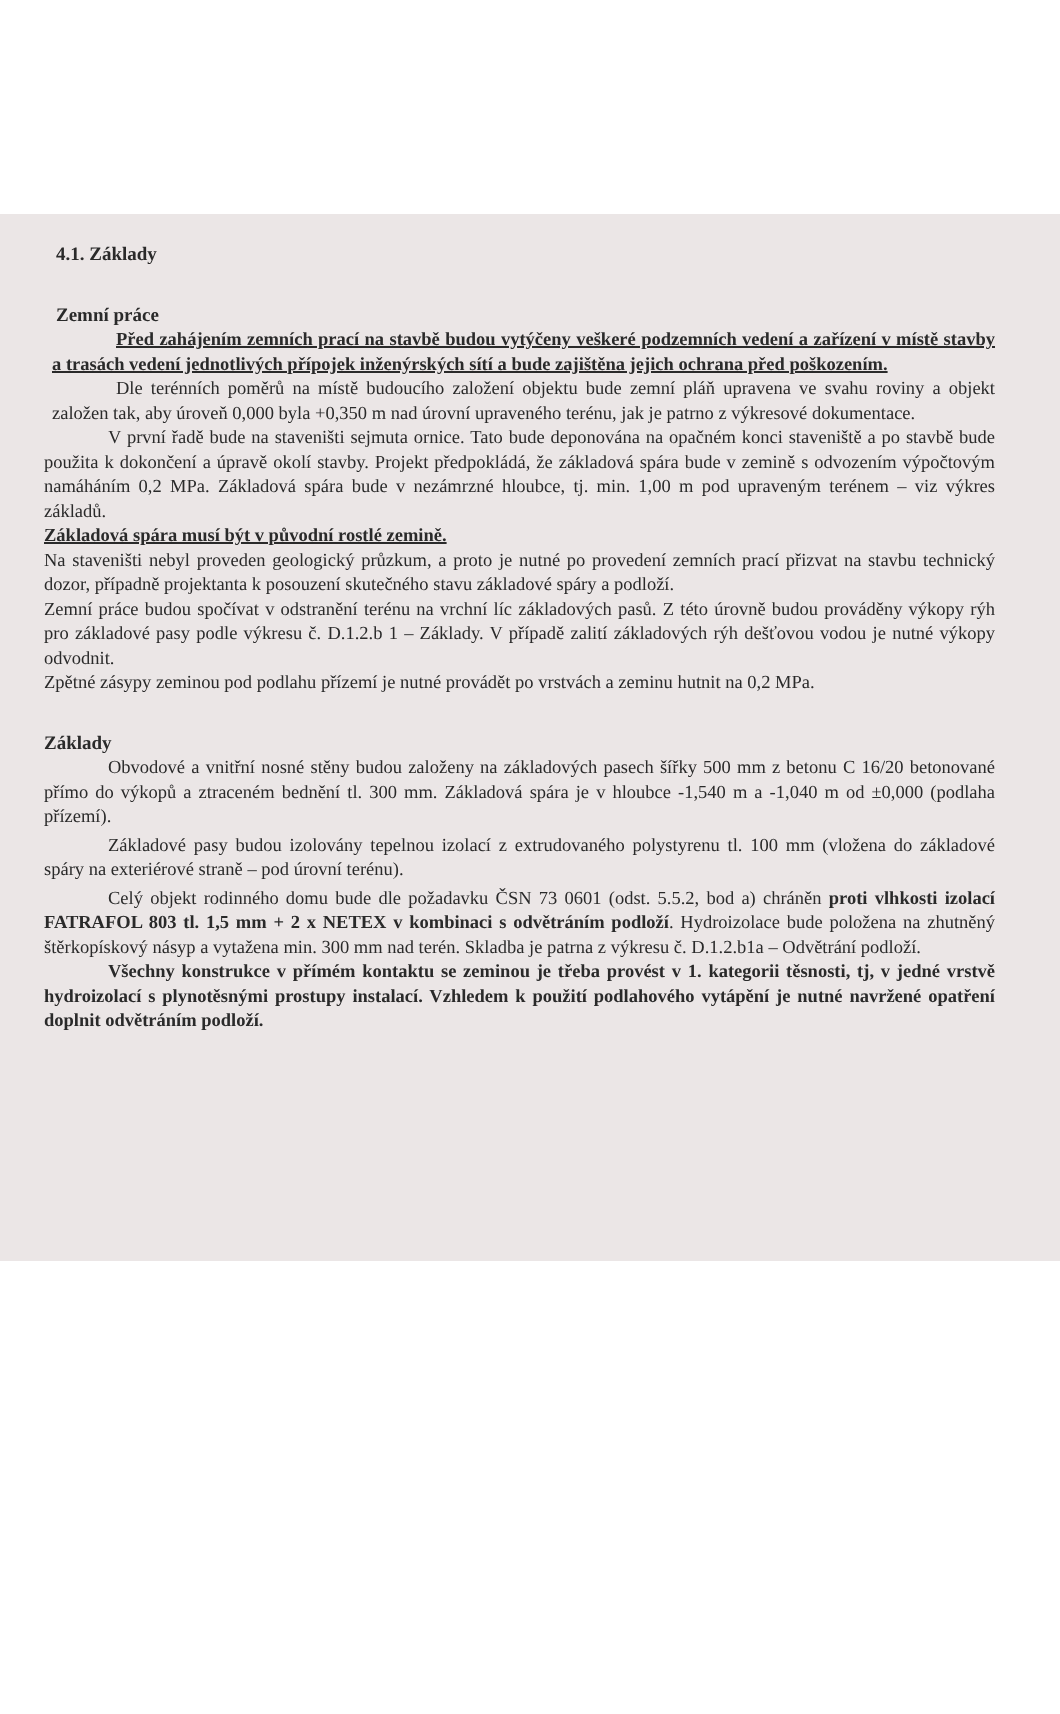4.1. Základy
Zemní práce
Před zahájením zemních prací na stavbě budou vytýčeny veškeré podzemních vedení a zařízení v místě stavby a trasách vedení jednotlivých přípojek inženýrských sítí a bude zajištěna jejich ochrana před poškozením.
Dle terénních poměrů na místě budoucího založení objektu bude zemní pláň upravena ve svahu roviny a objekt založen tak, aby úroveň 0,000 byla +0,350 m nad úrovní upraveného terénu, jak je patrno z výkresové dokumentace.
V první řadě bude na staveništi sejmuta ornice. Tato bude deponována na opačném konci staveniště a po stavbě bude použita k dokončení a úpravě okolí stavby. Projekt předpokládá, že základová spára bude v zemině s odvozením výpočtovým namáháním 0,2 MPa. Základová spára bude v nezámrzné hloubce, tj. min. 1,00 m pod upraveným terénem – viz výkres základů.
Základová spára musí být v původní rostlé zemině.
Na staveništi nebyl proveden geologický průzkum, a proto je nutné po provedení zemních prací přizvat na stavbu technický dozor, případně projektanta k posouzení skutečného stavu základové spáry a podloží.
Zemní práce budou spočívat v odstranění terénu na vrchní líc základových pasů. Z této úrovně budou prováděny výkopy rýh pro základové pasy podle výkresu č. D.1.2.b 1 – Základy. V případě zalití základových rýh dešťovou vodou je nutné výkopy odvodnit.
Zpětné zásypy zeminou pod podlahu přízemí je nutné provádět po vrstvách a zeminu hutnit na 0,2 MPa.
Základy
Obvodové a vnitřní nosné stěny budou založeny na základových pasech šířky 500 mm z betonu C 16/20 betonované přímo do výkopů a ztraceném bednění tl. 300 mm. Základová spára je v hloubce -1,540 m a -1,040 m od ±0,000 (podlaha přízemí).
Základové pasy budou izolovány tepelnou izolací z extrudovaného polystyrenu tl. 100 mm (vložena do základové spáry na exteriérové straně – pod úrovní terénu).
Celý objekt rodinného domu bude dle požadavku ČSN 73 0601 (odst. 5.5.2, bod a) chráněn proti vlhkosti izolací FATRAFOL 803 tl. 1,5 mm + 2 x NETEX v kombinaci s odvětráním podloží. Hydroizolace bude položena na zhutněný štěrkopískový násyp a vytažena min. 300 mm nad terén. Skladba je patrna z výkresu č. D.1.2.b1a – Odvětrání podloží.
Všechny konstrukce v přímém kontaktu se zeminou je třeba provést v 1. kategorii těsnosti, tj, v jedné vrstvě hydroizolací s plynotěsnými prostupy instalací. Vzhledem k použití podlahového vytápění je nutné navržené opatření doplnit odvětráním podloží.